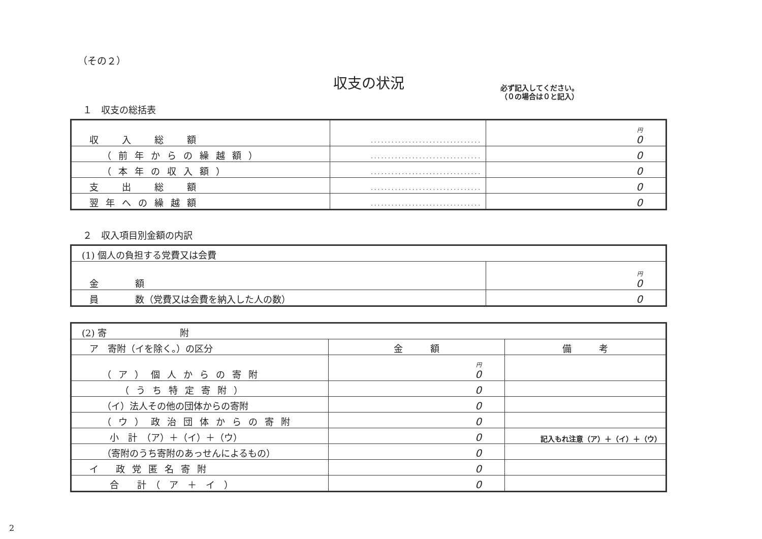必ず記入してください。
（０の場合は０と記入）
（その２）
収支の状況
１　収支の総括表
| 収 入 総 額 | ································ | 円 0 |
| （前年からの繰越額） | ································ | 0 |
| （本年の収入額） | ································ | 0 |
| 支 出 総 額 | ································ | 0 |
| 翌年への繰越額 | ································ | 0 |
２　収入項目別金額の内訳
| (1) 個人の負担する党費又は会費 | |
| 金 額 | 円 0 |
| 員 数（党費又は会費を納入した人の数） | 0 |
| (2) 寄 附 | | |
| ア 寄附（イを除く。）の区分 | 金 額 | 備 考 |
| （ア）個人からの寄附 | 円 0 | |
| （うち特定寄附） | 0 | |
| （イ）法人その他の団体からの寄附 | 0 | |
| （ウ）政治団体からの寄附 | 0 | |
| 小 計 （ア）＋（イ）＋（ウ） | 0 | 記入もれ注意（ア）＋（イ）＋（ウ） |
| （寄附のうち寄附のあっせんによるもの） | 0 | |
| イ 政党匿名寄附 | 0 | |
| 合 計 （ ア ＋ イ ） | 0 | |
2